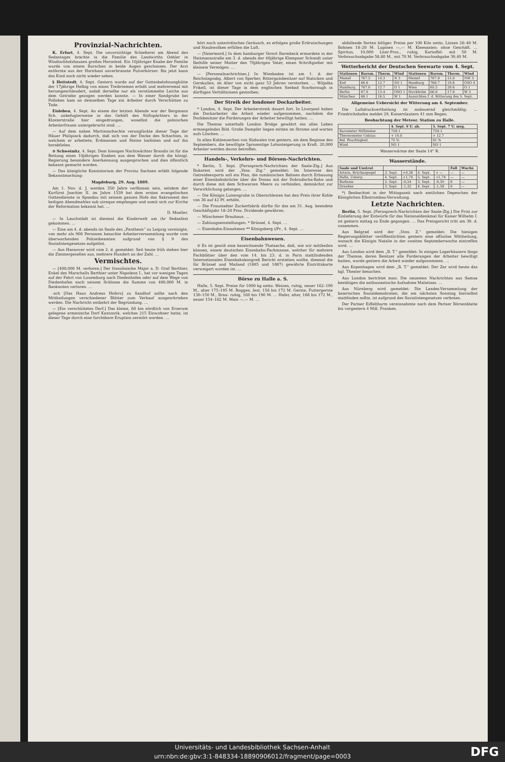Provinzial-Nachrichten.
K. Erfurt, 4. Sept. Die unvorsichtige Schießerei am Abend des Sedantages brachte in die Familie des Landwirths Oehler in Windischholzhausen großes Herzeleid. Ein 10jähriger Knabe der Familie wurde von einem Burschen in beide Augen geschossen. Der Arzt entfernte aus der Hornhaut unverbrannte Pulverkörner. Bis jetzt kann das Kind noch nicht wieder sehen.
§ Hettstedt, 4. Sept. Gestern wurde auf der Gottesbelohnunghütte der 17jährige Helbig von einen Treibriemen erfaßt und mehreremal mit herumgeschleudert, sodaß derselbe nur als verstümmelte Leiche aus dem Getriebe gezogen werden konnte. — In einer Sandgrube bei Polleben kam an demselben Tage ein Arbeiter durch Verschütten zu Tode.
Eisleben, 4. Sept. An einem der letzten Abende war der Bergmann Sch. unbefugterweise in das Gehöft des Stiftspächters in der Klosterstraße hier eingedrungen, woselbst die polnischen Arbeiterfrauen untergebracht sind. …
— Auf dem nahen Martinsschachte verunglückte dieser Tage der Häuer Philipiack dadurch, daß sich von der Decke des Schachtes, in welchem er arbeitete, Erdmassen und Steine loslösten und auf ihn herabfielen.
⊙ Schweinitz, 4. Sept. Dem hiesigen Nachtwächter Brandis ist für die Rettung eines 10jährigen Knaben aus dem Wasser durch die königl. Regierung besondere Anerkennung ausgesprochen und dies öffentlich bekannt gemacht worden.
— Das königliche Konsistorium der Provinz Sachsen erläßt folgende Bekanntmachung:
Magdeburg, 29. Aug. 1889.
Am 1. Nov. d. J. werden 350 Jahre verflossen sein, seitdem der Kurfürst Joachim II. im Jahre 1539 bei dem ersten evangelischen Gottesdienste in Spandau mit seinem ganzen Hofe das Sakrament des heiligen Abendmahles sub utraque empfangen und somit sich zur Kirche der Reformation bekannt hat. …
D. Moeller.
— In Lauchstädt ist diesmal die Kinderwelt um ihr Sedanfest gekommen. …
— Eine am 4. d. abends im Saale des „Pantheon“ zu Leipzig vereinigte, von mehr als 900 Personen besuchte Arbeiterversammlung wurde vom überwachenden Polizeibeamten aufgrund von § 9 des Sozialistengesetzes aufgelöst.
— Aus Hannover wird vom 2. d. gemeldet: Seit heute früh stehen hier die Zimmergesellen aus, mehrere Hundert an der Zahl. …
Vermischtes.
— [400,000 M. verloren.] Der französische Major a. D. Graf Berthier, Enkel des Marschalls Berthier unter Napoleon I., hat vor wenigen Tagen auf der Fahrt von Luxemburg nach Diedenhofen oder auf dem Wege von Diedenhofen nach seinem Schlosse die Summe von 400,000 M. in Banknoten verloren. …
-sch [Das Haus Andreas Hofers] zu Sandhof sollte nach den Mittheilungen verschiedener Blätter zum Verkauf ausgeschrieben werden. Die Nachricht entbehrt der Begründung. …
— [Ein verschüttetes Dorf.] Das kleine, 60 km nördlich von Erzerum gelegene armenische Dorf Kantzorik, welches 215 Einwohner hatte, ist dieser Tage durch eine furchtbare Eruption zerstört worden. …
hört noch unterirdisches Geräusch, es erfolgen große Erdrutschungen und Staubwolken erfüllen die Luft.
— [Vatermord.] In dem hamburger Vorort Barmbeck ermordete in der Heitmannstraße am 3. d. abends der 40jährige Klempner Schmidt unter Beihilfe seiner Mutter den 70jährigen Vater, einen Schriftgießer mit kleinem Vermögen. …
— [Personalnachrichten.] In Wiesbaden ist am 1. d. der Reichstagsabg. Albert von Sperber, Rittergutsbesitzer auf Staticken und Gerskullen, im Alter von nicht ganz 53 Jahren verstorben. … Wiljalba Frikell, ist dieser Tage in dem englischen Seebad Scarborough in dürftigen Verhältnissen gestorben.
Der Streik der londoner Dockarbeiter.
* London, 4. Sept. Der Arbeiterstreik dauert fort. In Liverpool haben die Dockarbeiter die Arbeit wieder aufgenommen, nachdem die Dockbesitzer die Forderungen der Arbeiter bewilligt hatten. …
Die Themse unterhalb London Bridge gewährt ein alles Leben ermangelndes Bild. Große Dampfer liegen mitten im Strome und warten aufs Löschen. …
In allen Kohlenzechen von Südwales trat gestern, als dem Beginne des Septembers, die bewilligte 5prozentige Lohnsteigerung in Kraft. 20,000 Arbeiter werden davon betroffen.
Handels-, Verkehrs- und Börsen-Nachrichten.
* Berlin, 5. Sept. [Fernsprech-Nachrichten der Saale-Ztg.] Aus Bukarest wird der „Voss. Ztg.“ gemeldet: Im Interesse des Getreideexports soll ein Plan, die rumänischen Bahnen durch Erbauung einer Eisenbahnbrücke über die Donau mit der Dobrudscha-Bahn und durch diese mit dem Schwarzen Meere zu verbinden, demnächst zur Verwirklichung gelangen. …
— Die Königin Luisengrube in Oberschlesien hat den Preis ihrer Kohle von 36 auf 42 Pf. erhöht.
— Die Fraustadter Zuckerfabrik dürfte für das am 31. Aug. beendete Geschäftsjahr 18–20 Proz. Dividende gewähren.
— Münchener Brauhaus. …
— Zahlungseinstellungen. * Brüssel, 4. Sept. …
— Eisenbahn-Einnahmen ** Königsberg i/Pr., 4. Sept. …
Eisenbahnwesen.
⊙ Es ist gewiß eine bezeichnende Thatsache, daß, wie wir mittheilen können, einem deutschen Eisenbahn-Fachmanne, welcher für mehrere Fachblätter über den vom 14. bis 23. d. in Paris stattfindenden Internationalen Eisenbahnkongreß Bericht erstatten wollte, diesmal die für Brüssel und Mailand (1885 und 1887) gewährte Eintrittskarte verweigert worden ist. …
Börse zu Halle a. S.
Halle, 5. Sept. Preise für 1000 kg netto. Weizen, ruhig, neuer 162–190 M., alter 175–195 M. Roggen, fest, 156 bis 172 M. Gerste, Futtergerste 130–150 M., Brau- ruhig, 160 bis 190 M. … Hafer, alter, 166 bis 172 M., neuer 154–162 M. Mais —,— M. …
abfallende Sorten billiger. Preise per 100 Kilo netto. Linsen 26–40 M. Bohnen 18–20 M. Lupinen —,— M. Kleesaaten: ohne Geschäft. … Spiritus, 10,000 Liter-Proz., ruhig, Kartoffel- mit 50 M. Verbrauchsabgabe 58,60 M., mit 70 M. Verbrauchsabgabe 39,40 M.
Wetterbericht der Deutschen Seewarte vom 4. Sept.
| Stationen | Barom. | Therm. | Wind | Stationen | Barom. | Therm. | Wind |
| --- | --- | --- | --- | --- | --- | --- | --- |
| Memel | 767.5 | 14.3 | N 3 | Memel | 767.9 | 15.9 | NW 3 |
| Kiel | 66.6 | 12.7 | SO 1 | Hamburg | 766.7 | 19.8 | OSO 4 |
| Hamburg | 767.0 | 12.7 | O 1 | Wien | 65.5 | 20.6 | O 1 |
| Berlin | 67.0 | 13.4 | OSO 1 | Stockholm | 66.6 | 17.9 | W 3 |
| München | 66.1 | 16.5 | W 1 | Aussichten f. d. Witterung des 5. Sept. | | | |
Allgemeine Uebersicht der Witterung am 4. September.
Die Luftdruckvertheilung ist andauernd gleichmäßig; … Friedrichshafen meldet 29, Kaiserslautern 41 mm Regen.
Beobachtung der Meteor. Station zu Halle.
| | 4. Sept. 9 U. ab. | 5. Sept. 7 U. mrg. |
| --- | --- | --- |
| Barometer Millimeter | 758.1 | 759.1 |
| Thermometer Celsius | + 14.0 | + 12.7 |
| Rel. Feuchtigkeit | 75 % | 91 % |
| Wind | NO 1 | NO 1 |
Wasserwärme der Saale 14° R.
Wasserstände.
| Saale und Unstrut | | | | | Fall | Wuchs |
| --- | --- | --- | --- | --- | --- | --- |
| Artern, Brückenpegel | 3. Sept. | +0,38 | 4. Sept. | + — | — | — |
| Halle, Unterp. | 4. Sept. | +1,74 | 5. Sept. | +1,74 | — | — |
| Budweis | 2. Sept. | -0,24 | 3. Sept. | -0,30 | 6 | — |
| Dresden | 3. Sept. | -1,32 | 4. Sept. | -1,38 | 6 | — |
*) Beobachtet in der Mittagszeit nach amtlichen Depeschen der Königlichen Elbstrombau-Verwaltung.
Letzte Nachrichten.
Berlin, 5. Sept. [Fernsprech-Nachrichten der Saale-Ztg.] Die Frist zur Einlieferung der Entwürfe für das Nationaldenkmal für Kaiser Wilhelm I. ist gestern mittag zu Ende gegangen. … Das Preisgericht tritt am 30. d. zusammen.
Aus Belgrad wird der „Voss. Z.“ gemeldet: Die hiesigen Regierungsblätter veröffentlichten gestern eine offiziöse Mittheilung, wonach die Königin Natalie in der zweiten Septemberwoche eintreffen wird. …
Aus London wird dem „B. T.“ gemeldet: In einigen Lagerhäusern längs der Themse, deren Besitzer alle Forderungen der Arbeiter bewilligt hatten, wurde gestern die Arbeit wieder aufgenommen. …
Aus Kopenhagen wird dem „B. T.“ gemeldet: Der Zar wird heute das kgl. Theater besuchen.
Aus London berichtet man: Die neuesten Nachrichten aus Samoa bestätigen die enthusiastische Aufnahme Malietoas. …
Aus Nürnberg wird gemeldet: Die Landes-Versammlung der baierischen Sozialdemokraten, die am nächsten Sonntag hierselbst stattfinden sollte, ist aufgrund des Sozialistengesetzes verboten.
Der Pariser Eiffelthurm vereinnahmte nach dem Pariser Börsenblatte bis vorgestern 4 Mill. Franken.
Universitäts- und Landesbibliothek Sachsen-Anhalt
urn:nbn:de:gbv:3:1-848334-18890906012/fragment/page=0003
DFG